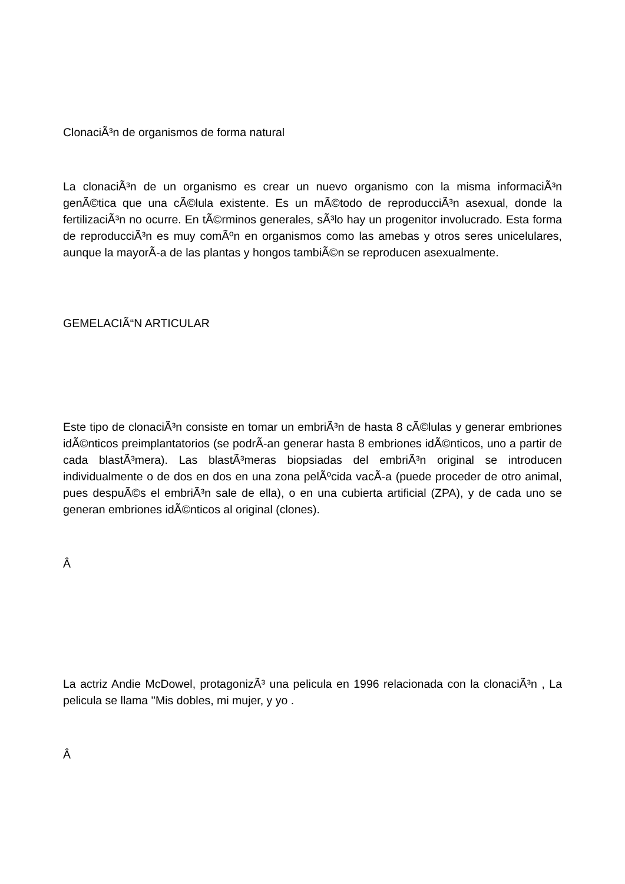ClonaciÃ³n de organismos de forma natural
La clonaciÃ³n de un organismo es crear un nuevo organismo con la misma informaciÃ³n genÃ©tica que una cÃ©lula existente. Es un mÃ©todo de reproducciÃ³n asexual, donde la fertilizaciÃ³n no ocurre. En tÃ©rminos generales, sÃ³lo hay un progenitor involucrado. Esta forma de reproducciÃ³n es muy comÃºn en organismos como las amebas y otros seres unicelulares, aunque la mayorÃ-a de las plantas y hongos tambiÃ©n se reproducen asexualmente.
GEMELACIÃ“N ARTICULAR
Este tipo de clonaciÃ³n consiste en tomar un embriÃ³n de hasta 8 cÃ©lulas y generar embriones idÃ©nticos preimplantatorios (se podrÃ-an generar hasta 8 embriones idÃ©nticos, uno a partir de cada blastÃ³mera). Las blastÃ³meras biopsiadas del embriÃ³n original se introducen individualmente o de dos en dos en una zona pelÃºcida vacÃ-a (puede proceder de otro animal, pues despuÃ©s el embriÃ³n sale de ella), o en una cubierta artificial (ZPA), y de cada uno se generan embriones idÃ©nticos al original (clones).
Â
La actriz Andie McDowel, protagonizÃ³ una pelicula en 1996 relacionada con la clonaciÃ³n , La pelicula se llama ''Mis dobles, mi mujer, y yo .
Â